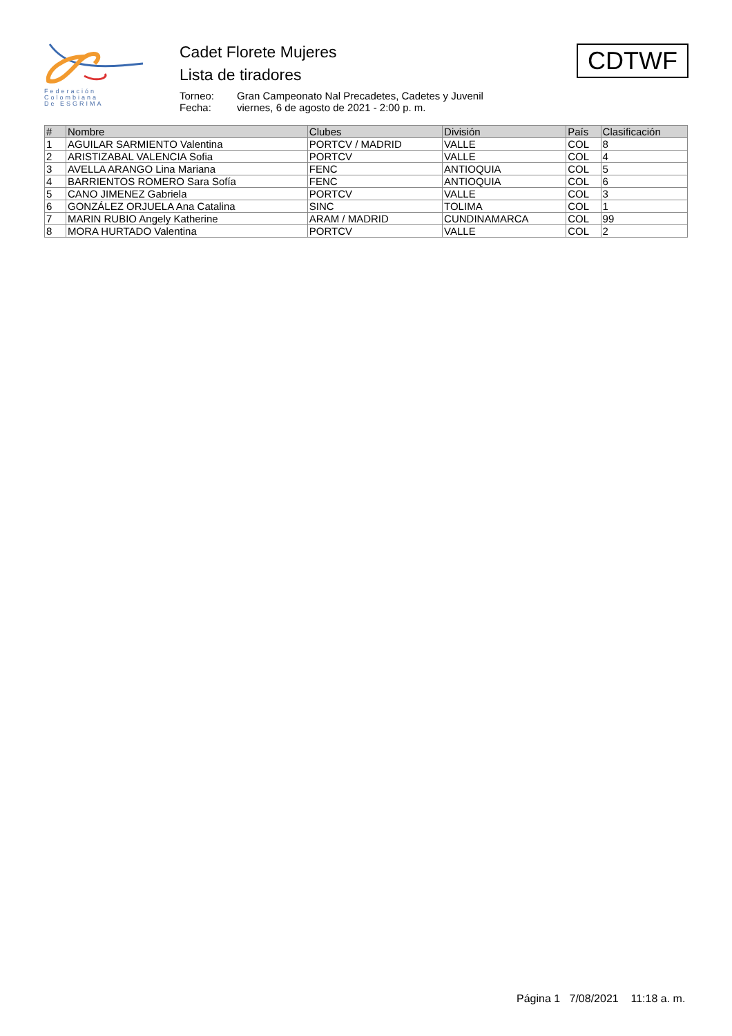Federación
Colombiana
De ESGRIMA
Cadet Florete Mujeres
Lista de tiradores
Torneo: Gran Campeonato Nal Precadetes, Cadetes y Juvenil
Fecha: viernes, 6 de agosto de 2021 - 2:00 p. m.
CDTWF
| # | Nombre | Clubes | División | País | Clasificación |
| --- | --- | --- | --- | --- | --- |
| 1 | AGUILAR SARMIENTO Valentina | PORTCV / MADRID | VALLE | COL | 8 |
| 2 | ARISTIZABAL VALENCIA Sofia | PORTCV | VALLE | COL | 4 |
| 3 | AVELLA ARANGO Lina Mariana | FENC | ANTIOQUIA | COL | 5 |
| 4 | BARRIENTOS ROMERO Sara Sofía | FENC | ANTIOQUIA | COL | 6 |
| 5 | CANO JIMENEZ Gabriela | PORTCV | VALLE | COL | 3 |
| 6 | GONZÁLEZ ORJUELA Ana Catalina | SINC | TOLIMA | COL | 1 |
| 7 | MARIN RUBIO Angely Katherine | ARAM / MADRID | CUNDINAMARCA | COL | 99 |
| 8 | MORA HURTADO Valentina | PORTCV | VALLE | COL | 2 |
Página 1 7/08/2021 11:18 a. m.